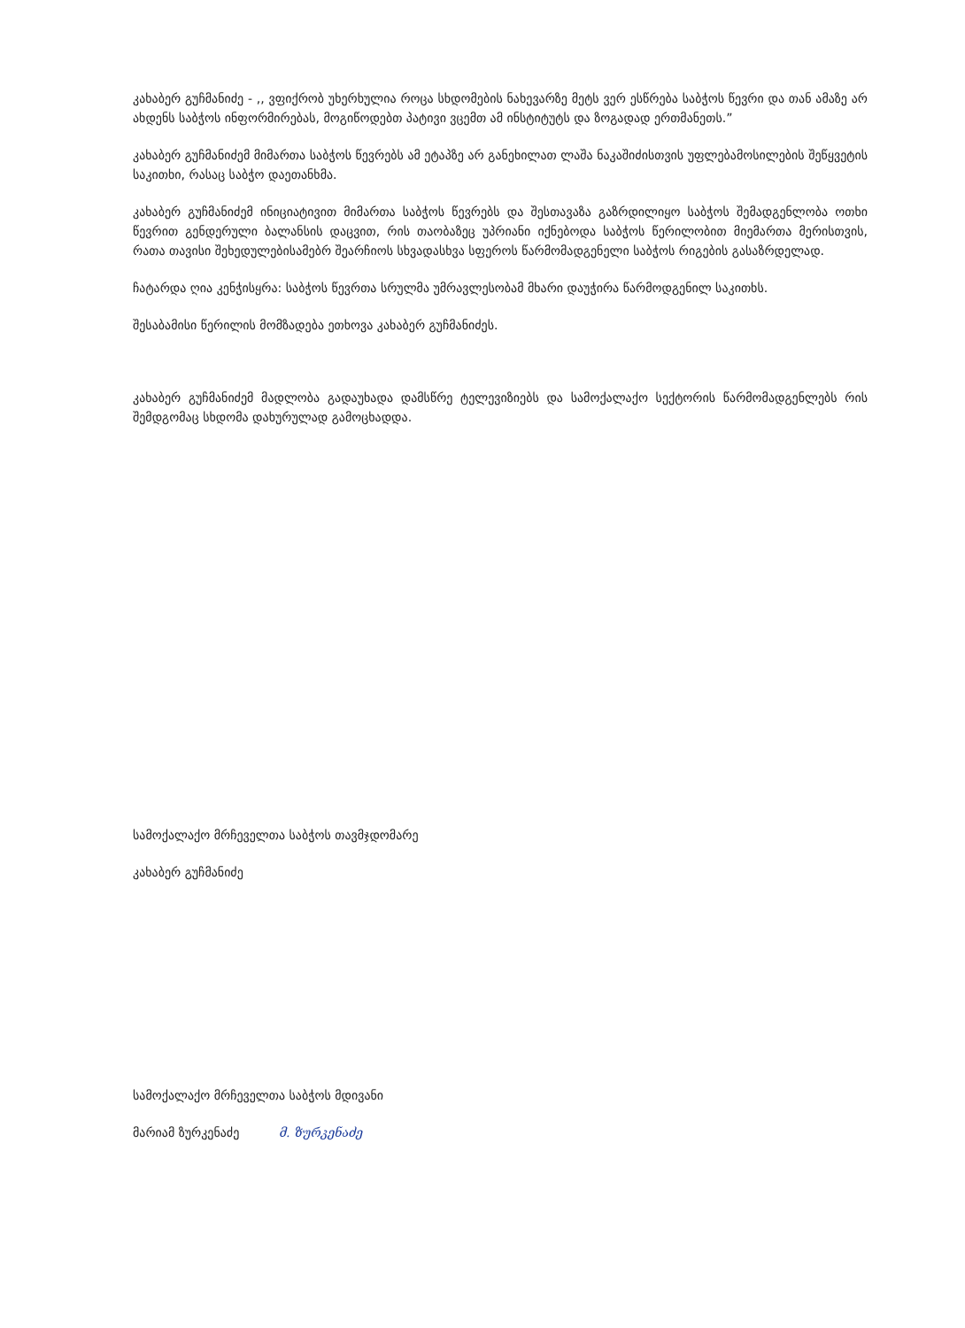კახაბერ გუჩმანიძე - ,, ვფიქრობ უხერხულია როცა სხდომების ნახევარზე მეტს ვერ ესწრება საბჭოს წევრი და თან ამაზე არ ახდენს საბჭოს ინფორმირებას, მოგიწოდებთ პატივი ვცემთ ამ ინსტიტუტს და ზოგადად ერთმანეთს.”
კახაბერ გუჩმანიძემ მიმართა საბჭოს წევრებს ამ ეტაპზე არ განეხილათ ლაშა ნაკაშიძისთვის უფლებამოსილების შეწყვეტის საკითხი, რასაც საბჭო დაეთანხმა.
კახაბერ გუჩმანიძემ ინიციატივით მიმართა საბჭოს წევრებს და შესთავაზა გაზრდილიყო საბჭოს შემადგენლობა ოთხი წევრით გენდერული ბალანსის დაცვით, რის თაობაზეც უპრიანი იქნებოდა საბჭოს წერილობით მიემართა მერისთვის, რათა თავისი შეხედულებისამებრ შეარჩიოს სხვადასხვა სფეროს წარმომადგენელი საბჭოს რიგების გასაზრდელად.
ჩატარდა ღია კენჭისყრა: საბჭოს წევრთა სრულმა უმრავლესობამ მხარი დაუჭირა წარმოდგენილ საკითხს.
შესაბამისი წერილის მომზადება ეთხოვა კახაბერ გუჩმანიძეს.
კახაბერ გუჩმანიძემ მადლობა გადაუხადა დამსწრე ტელევიზიებს და სამოქალაქო სექტორის წარმომადგენლებს რის შემდგომაც სხდომა დახურულად გამოცხადდა.
სამოქალაქო მრჩეველთა საბჭოს თავმჯდომარე
კახაბერ გუჩმანიძე
სამოქალაქო მრჩეველთა საბჭოს მდივანი
მარიამ ზურკენაძე მ. ზურკენაძე